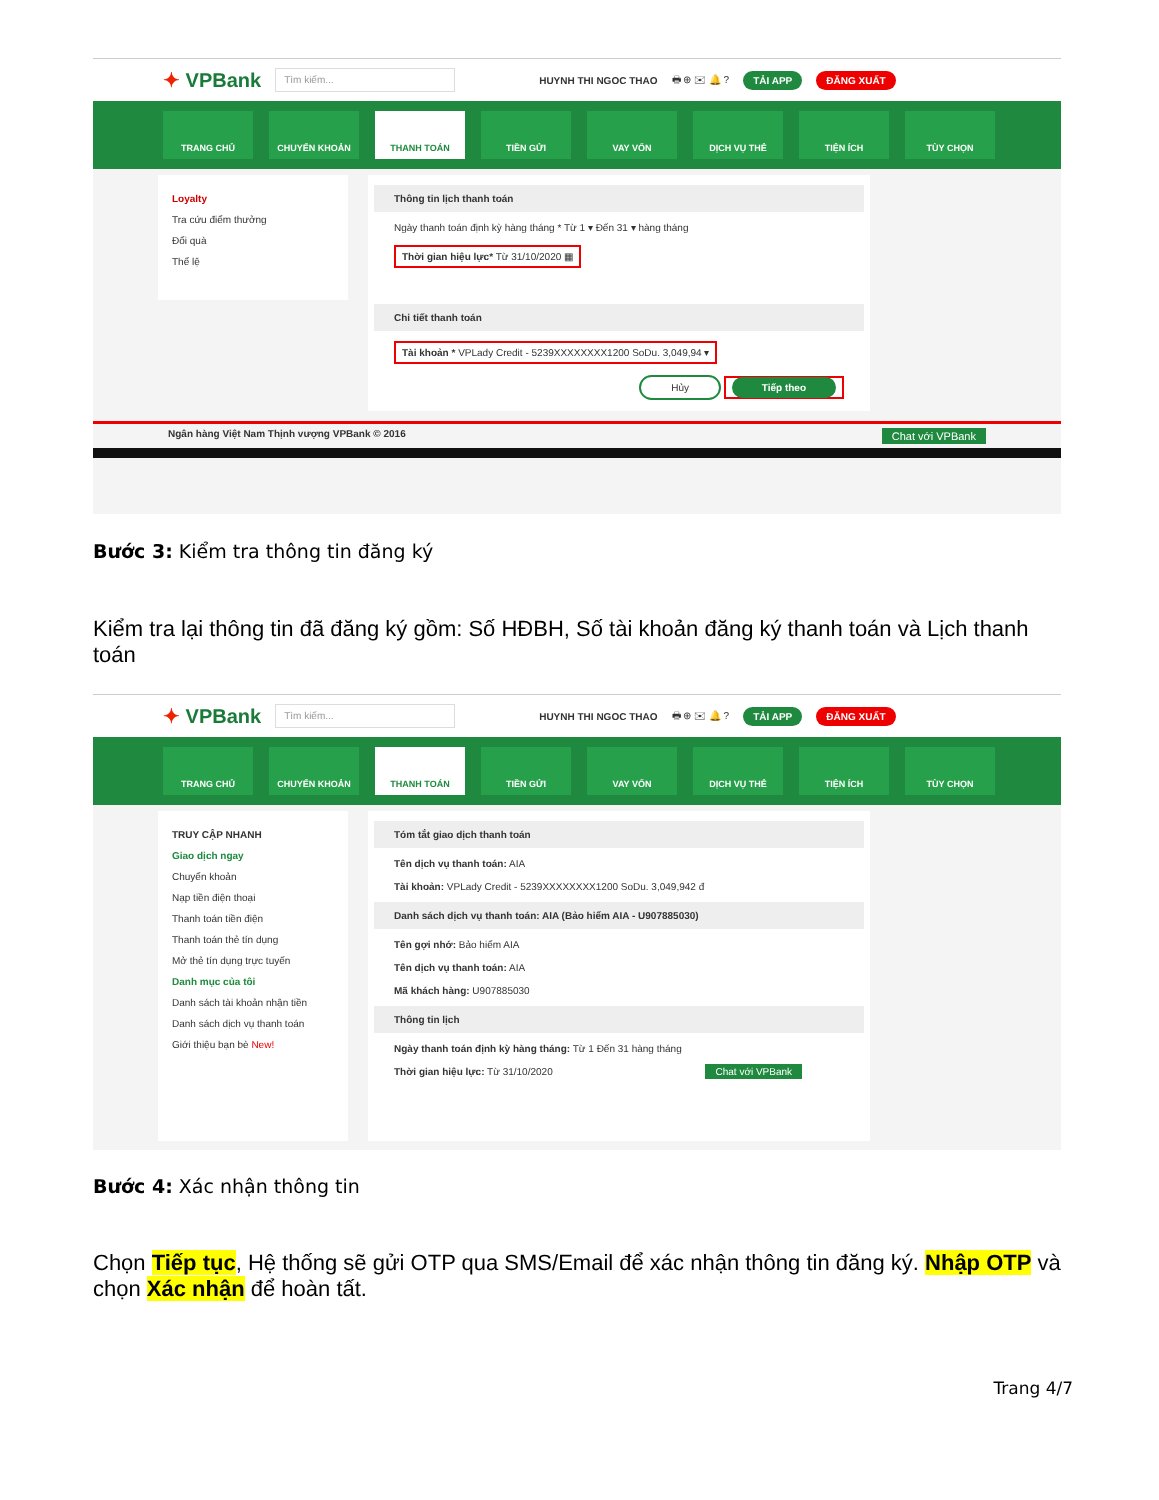✦ VPBank
Tìm kiếm...
HUYNH THI NGOC THAO 🖶 ⊕ ✉ 🔔 ? TẢI APP ĐĂNG XUẤT
TRANG CHỦ CHUYỂN KHOẢN THANH TOÁN TIỀN GỬI VAY VỐN DỊCH VỤ THẺ TIỆN ÍCH TÙY CHỌN
Loyalty
Tra cứu điểm thưởng
Đổi quà
Thể lệ
Thông tin lịch thanh toán
Ngày thanh toán định kỳ hàng tháng * Từ 1 ▾ Đến 31 ▾ hàng tháng
Thời gian hiệu lực* Từ 31/10/2020 ▦
Chi tiết thanh toán
Tài khoản * VPLady Credit - 5239XXXXXXXX1200 SoDu. 3,049,94 ▾
Hủy Tiếp theo
Ngân hàng Việt Nam Thịnh vượng VPBank © 2016 Chat với VPBank
Bước 3: Kiểm tra thông tin đăng ký
Kiểm tra lại thông tin đã đăng ký gồm: Số HĐBH, Số tài khoản đăng ký thanh toán và Lịch thanh toán
✦ VPBank
Tìm kiếm...
HUYNH THI NGOC THAO 🖶 ⊕ ✉ 🔔 ? TẢI APP ĐĂNG XUẤT
TRANG CHỦ CHUYỂN KHOẢN THANH TOÁN TIỀN GỬI VAY VỐN DỊCH VỤ THẺ TIỆN ÍCH TÙY CHỌN
TRUY CẬP NHANH
Giao dịch ngay
Chuyển khoản
Nạp tiền điện thoại
Thanh toán tiền điện
Thanh toán thẻ tín dụng
Mở thẻ tín dụng trực tuyến
Danh mục của tôi
Danh sách tài khoản nhận tiền
Danh sách dịch vụ thanh toán
Giới thiệu bạn bè New!
Tóm tắt giao dịch thanh toán
Tên dịch vụ thanh toán: AIA
Tài khoản: VPLady Credit - 5239XXXXXXXX1200 SoDu. 3,049,942 đ
Danh sách dịch vụ thanh toán: AIA (Bảo hiểm AIA - U907885030)
Tên gợi nhớ: Bảo hiểm AIA
Tên dịch vụ thanh toán: AIA
Mã khách hàng: U907885030
Thông tin lịch
Ngày thanh toán định kỳ hàng tháng: Từ 1 Đến 31 hàng tháng
Thời gian hiệu lực: Từ 31/10/2020 Chat với VPBank
Bước 4: Xác nhận thông tin
Chọn Tiếp tục, Hệ thống sẽ gửi OTP qua SMS/Email để xác nhận thông tin đăng ký. Nhập OTP và chọn Xác nhận để hoàn tất.
Trang 4/7